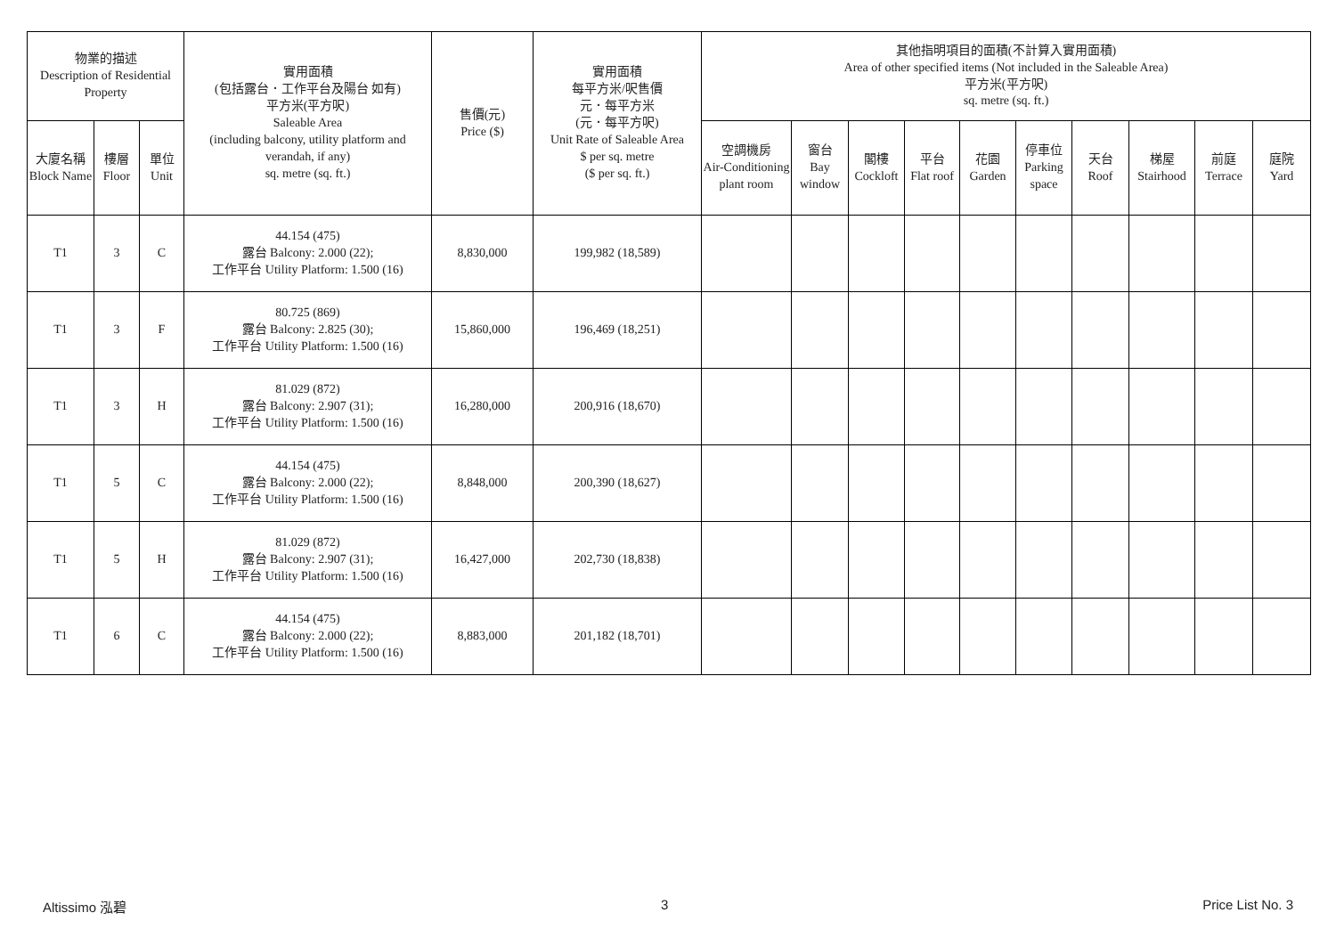| 物業的描述 Description of Residential Property | | | 實用面積 (包括露台．工作平台及陽台 如有) 平方米(平方呎) Saleable Area (including balcony, utility platform and verandah, if any) sq. metre (sq. ft.) | 售價(元) Price ($) | 實用面積 每平方米/呎售價 元．每平方米 (元．每平方呎) Unit Rate of Saleable Area $ per sq. metre ($ per sq. ft.) | 其他指明項目的面積(不計算入實用面積) Area of other specified items (Not included in the Saleable Area) 平方米(平方呎) sq. metre (sq. ft.) | | | | | | | | | |
| --- | --- | --- | --- | --- | --- | --- | --- | --- | --- | --- | --- | --- | --- | --- | --- |
| 大廈名稱 Block Name | 樓層 Floor | 單位 Unit | | | | 空調機房 Air-Conditioning plant room | 窗台 Bay window | 閣樓 Cockloft | 平台 Flat roof | 花園 Garden | 停車位 Parking space | 天台 Roof | 梯屋 Stairhood | 前庭 Terrace | 庭院 Yard |
| T1 | 3 | C | 44.154 (475) 露台 Balcony: 2.000 (22); 工作平台 Utility Platform: 1.500 (16) | 8,830,000 | 199,982 (18,589) | | | | | | | | | | |
| T1 | 3 | F | 80.725 (869) 露台 Balcony: 2.825 (30); 工作平台 Utility Platform: 1.500 (16) | 15,860,000 | 196,469 (18,251) | | | | | | | | | | |
| T1 | 3 | H | 81.029 (872) 露台 Balcony: 2.907 (31); 工作平台 Utility Platform: 1.500 (16) | 16,280,000 | 200,916 (18,670) | | | | | | | | | | |
| T1 | 5 | C | 44.154 (475) 露台 Balcony: 2.000 (22); 工作平台 Utility Platform: 1.500 (16) | 8,848,000 | 200,390 (18,627) | | | | | | | | | | |
| T1 | 5 | H | 81.029 (872) 露台 Balcony: 2.907 (31); 工作平台 Utility Platform: 1.500 (16) | 16,427,000 | 202,730 (18,838) | | | | | | | | | | |
| T1 | 6 | C | 44.154 (475) 露台 Balcony: 2.000 (22); 工作平台 Utility Platform: 1.500 (16) | 8,883,000 | 201,182 (18,701) | | | | | | | | | | |
Altissimo 泓碧 3 Price List No. 3